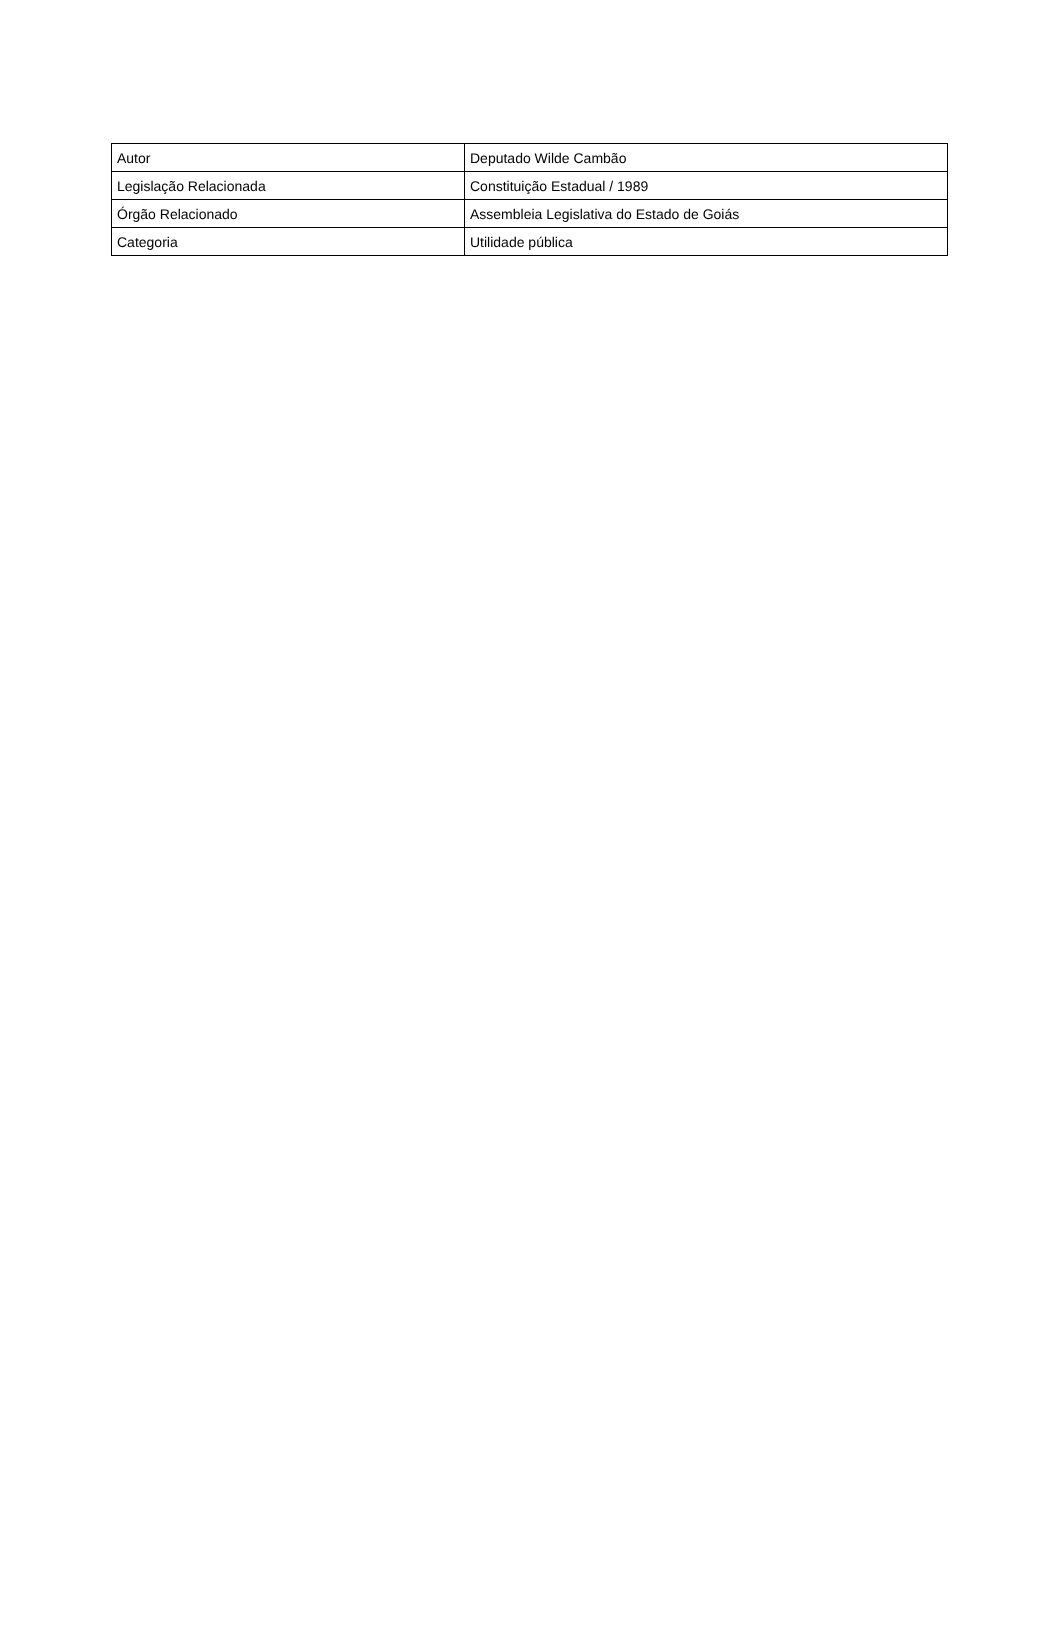| Autor | Deputado Wilde Cambão |
| Legislação Relacionada | Constituição Estadual / 1989 |
| Órgão Relacionado | Assembleia Legislativa do Estado de Goiás |
| Categoria | Utilidade pública |